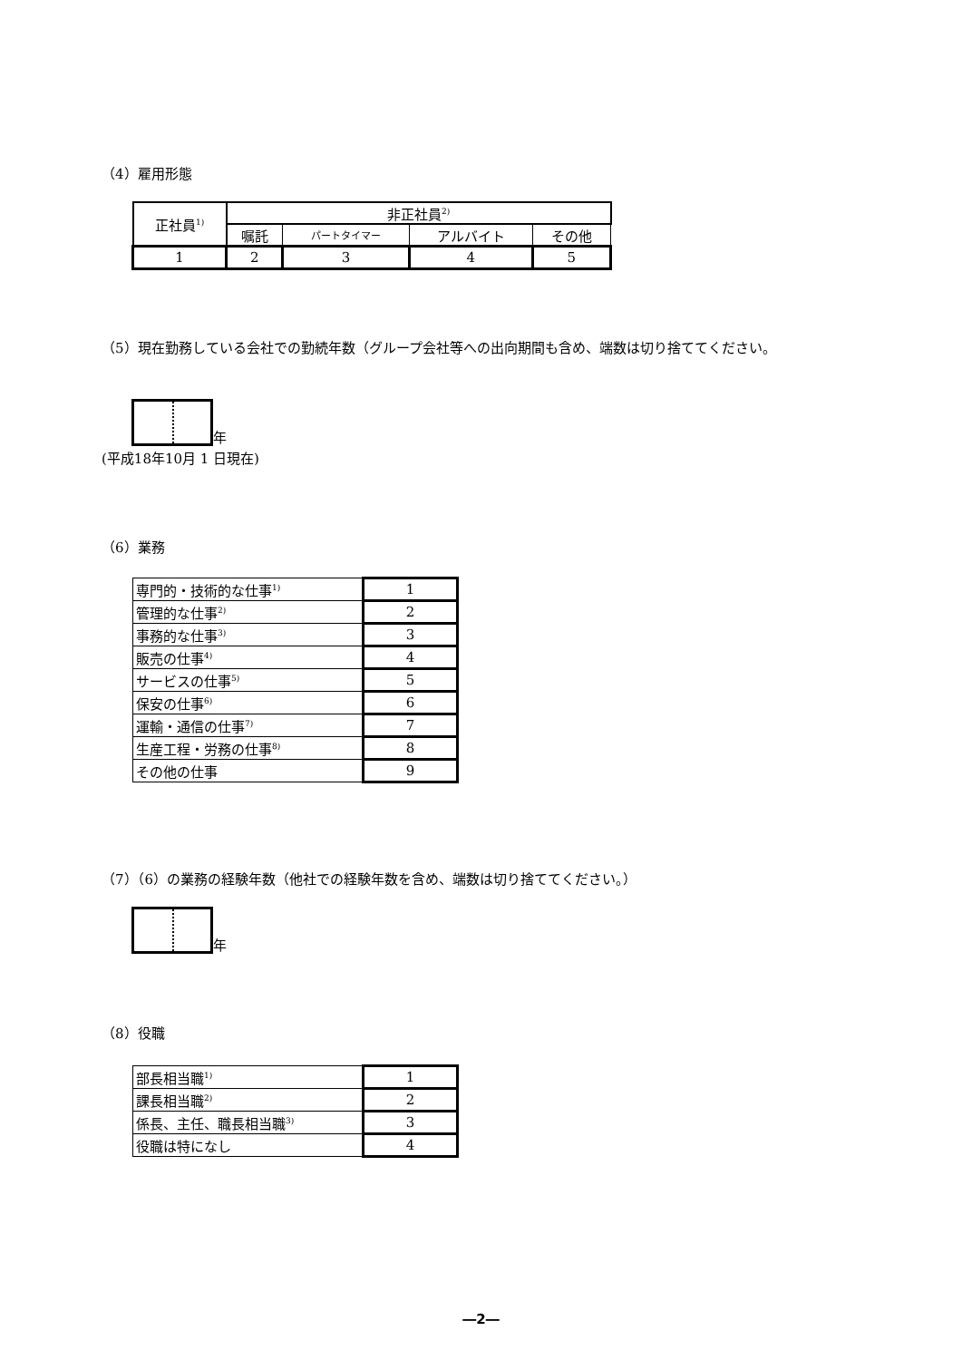（4）雇用形態
| 正社員<sup>1)</sup> | 非正社員<sup>2)</sup> | | | |
| | 嘱託 | パートタイマー | アルバイト | その他 |
| 1 | 2 | 3 | 4 | 5 |
（5）現在勤務している会社での勤続年数（グループ会社等への出向期間も含め、端数は切り捨ててください。
年
(平成18年10月 1 日現在)
（6）業務
| 専門的・技術的な仕事<sup>1)</sup> | 1 |
| 管理的な仕事<sup>2)</sup> | 2 |
| 事務的な仕事<sup>3)</sup> | 3 |
| 販売の仕事<sup>4)</sup> | 4 |
| サービスの仕事<sup>5)</sup> | 5 |
| 保安の仕事<sup>6)</sup> | 6 |
| 運輸・通信の仕事<sup>7)</sup> | 7 |
| 生産工程・労務の仕事<sup>8)</sup> | 8 |
| その他の仕事 | 9 |
（7）（6）の業務の経験年数（他社での経験年数を含め、端数は切り捨ててください。）
年
（8）役職
| 部長相当職<sup>1)</sup> | 1 |
| 課長相当職<sup>2)</sup> | 2 |
| 係長、主任、職長相当職<sup>3)</sup> | 3 |
| 役職は特になし | 4 |
―2―